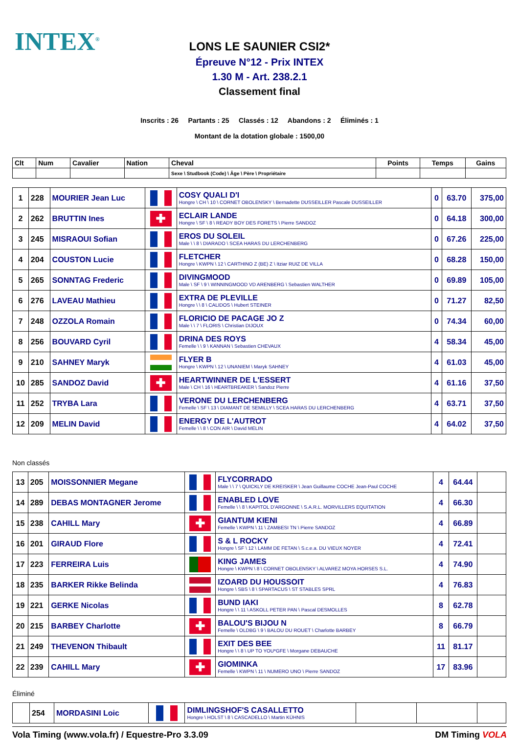INTEX<sup>®</sup>
LONS LE SAUNIER CSI2*
Épreuve N°12 - Prix INTEX
1.30 M - Art. 238.2.1
Classement final
Inscrits : 26 Partants : 25 Classés : 12 Abandons : 2 Éliminés : 1
Montant de la dotation globale : 1500,00
| Clt | Num | Cavalier | Nation | Cheval | Points | Temps | Gains |
| --- | --- | --- | --- | --- | --- | --- | --- |
| | | | | Sexe \ Studbook (Code) \ Âge \ Père \ Propriétaire | | | |
| 1 | 228 | MOURIER Jean Luc | | COSY QUALI D'I Hongre \ CH \ 10 \ CORNET OBOLENSKY \ Bernadette DUSSEILLER Pascale DUSSEILLER | 0 | 63.70 | 375,00 |
| 2 | 262 | BRUTTIN Ines | ✚ | ECLAIR LANDE Hongre \ SF \ 8 \ READY BOY DES FORETS \ Pierre SANDOZ | 0 | 64.18 | 300,00 |
| 3 | 245 | MISRAOUI Sofian | | EROS DU SOLEIL Male \ \ 8 \ DIARADO \ SCEA HARAS DU LERCHENBERG | 0 | 67.26 | 225,00 |
| 4 | 204 | COUSTON Lucie | | FLETCHER Hongre \ KWPN \ 12 \ CARTHINO Z (BE) Z \ Itziar RUIZ DE VILLA | 0 | 68.28 | 150,00 |
| 5 | 265 | SONNTAG Frederic | | DIVINGMOOD Male \ SF \ 9 \ WINNINGMOOD VD ARENBERG \ Sebastien WALTHER | 0 | 69.89 | 105,00 |
| 6 | 276 | LAVEAU Mathieu | | EXTRA DE PLEVILLE Hongre \ \ 8 \ CALIDOS \ Hubert STEINER | 0 | 71.27 | 82,50 |
| 7 | 248 | OZZOLA Romain | | FLORICIO DE PACAGE JO Z Male \ \ 7 \ FLORIS \ Christian DIJOUX | 0 | 74.34 | 60,00 |
| 8 | 256 | BOUVARD Cyril | | DRINA DES ROYS Femelle \ \ 9 \ KANNAN \ Sebastien CHEVAUX | 4 | 58.34 | 45,00 |
| 9 | 210 | SAHNEY Maryk | | FLYER B Hongre \ KWPN \ 12 \ UNANIEM \ Maryk SAHNEY | 4 | 61.03 | 45,00 |
| 10 | 285 | SANDOZ David | ✚ | HEARTWINNER DE L'ESSERT Male \ CH \ 16 \ HEARTBREAKER \ Sandoz Pierre | 4 | 61.16 | 37,50 |
| 11 | 252 | TRYBA Lara | | VERONE DU LERCHENBERG Femelle \ SF \ 13 \ DIAMANT DE SEMILLY \ SCEA HARAS DU LERCHENBERG | 4 | 63.71 | 37,50 |
| 12 | 209 | MELIN David | | ENERGY DE L'AUTROT Femelle \ \ 8 \ CON AIR \ David MELIN | 4 | 64.02 | 37,50 |
Non classés
| 13 | 205 | MOISSONNIER Megane | | FLYCORRADO Male \ \ 7 \ QUICKLY DE KREISKER \ Jean Guillaume COCHE Jean-Paul COCHE | 4 | 64.44 | |
| 14 | 289 | DEBAS MONTAGNER Jerome | | ENABLED LOVE Femelle \ \ 8 \ KAPITOL D'ARGONNE \ S.A.R.L. MORVILLERS EQUITATION | 4 | 66.30 | |
| 15 | 238 | CAHILL Mary | ✚ | GIANTUM KIENI Femelle \ KWPN \ 11 \ ZAMBESI TN \ Pierre SANDOZ | 4 | 66.89 | |
| 16 | 201 | GIRAUD Flore | | S & L ROCKY Hongre \ SF \ 12 \ LAMM DE FETAN \ S.c.e.a. DU VIEUX NOYER | 4 | 72.41 | |
| 17 | 223 | FERREIRA Luis | | KING JAMES Hongre \ KWPN \ 8 \ CORNET OBOLENSKY \ ALVAREZ MOYA HORSES S.L. | 4 | 74.90 | |
| 18 | 235 | BARKER Rikke Belinda | | IZOARD DU HOUSSOIT Hongre \ SBS \ 8 \ SPARTACUS \ ST STABLES SPRL | 4 | 76.83 | |
| 19 | 221 | GERKE Nicolas | | BUND IAKI Hongre \ \ 11 \ ASKOLL PETER PAN \ Pascal DESMOLLES | 8 | 62.78 | |
| 20 | 215 | BARBEY Charlotte | ✚ | BALOU'S BIJOU N Femelle \ OLDBG \ 9 \ BALOU DU ROUET \ Charlotte BARBEY | 8 | 66.79 | |
| 21 | 249 | THEVENON Thibault | | EXIT DES BEE Hongre \ \ 8 \ UP TO YOU*GFE \ Morgane DEBAUCHE | 11 | 81.17 | |
| 22 | 239 | CAHILL Mary | ✚ | GIOMINKA Femelle \ KWPN \ 11 \ NUMERO UNO \ Pierre SANDOZ | 17 | 83.96 | |
Éliminé
| | 254 | MORDASINI Loic | | DIMLINGSHOF'S CASALLETTO Hongre \ HOLST \ 8 \ CASCADELLO \ Martin KÜHNIS | | | |
Vola Timing (www.vola.fr) / Equestre-Pro 3.3.09 DM Timing VOLA